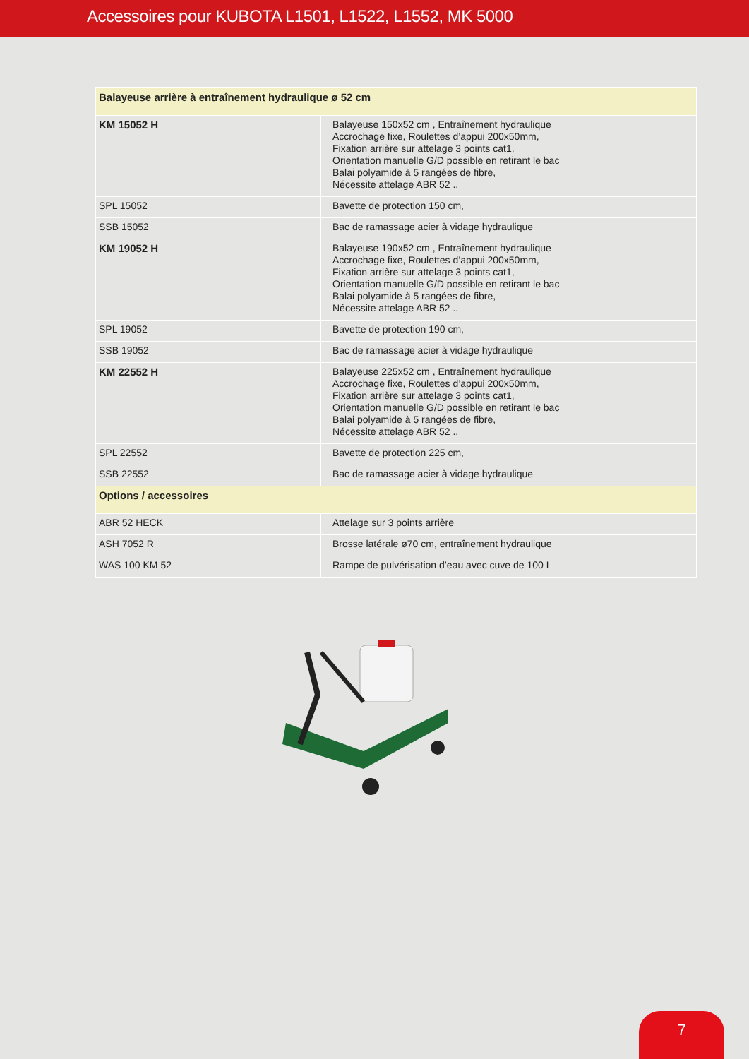Accessoires pour KUBOTA L1501, L1522, L1552, MK 5000
| Balayeuse arrière à entraînement hydraulique ø 52 cm | |
| --- | --- |
| KM 15052 H | Balayeuse 150x52 cm , Entraînement hydraulique Accrochage fixe, Roulettes d’appui 200x50mm, Fixation arrière sur attelage 3 points cat1, Orientation manuelle G/D possible en retirant le bac Balai polyamide à 5 rangées de fibre, Nécessite attelage ABR 52 .. |
| SPL 15052 | Bavette de protection 150 cm, |
| SSB 15052 | Bac de ramassage acier à vidage hydraulique |
| KM 19052 H | Balayeuse 190x52 cm , Entraînement hydraulique Accrochage fixe, Roulettes d’appui 200x50mm, Fixation arrière sur attelage 3 points cat1, Orientation manuelle G/D possible en retirant le bac Balai polyamide à 5 rangées de fibre, Nécessite attelage ABR 52 .. |
| SPL 19052 | Bavette de protection 190 cm, |
| SSB 19052 | Bac de ramassage acier à vidage hydraulique |
| KM 22552 H | Balayeuse 225x52 cm , Entraînement hydraulique Accrochage fixe, Roulettes d’appui 200x50mm, Fixation arrière sur attelage 3 points cat1, Orientation manuelle G/D possible en retirant le bac Balai polyamide à 5 rangées de fibre, Nécessite attelage ABR 52 .. |
| SPL 22552 | Bavette de protection 225 cm, |
| SSB 22552 | Bac de ramassage acier à vidage hydraulique |
| Options / accessoires | |
| ABR 52 HECK | Attelage sur 3 points arrière |
| ASH 7052 R | Brosse latérale ø70 cm, entraînement hydraulique |
| WAS 100 KM 52 | Rampe de pulvérisation d’eau avec cuve de 100 L |
7